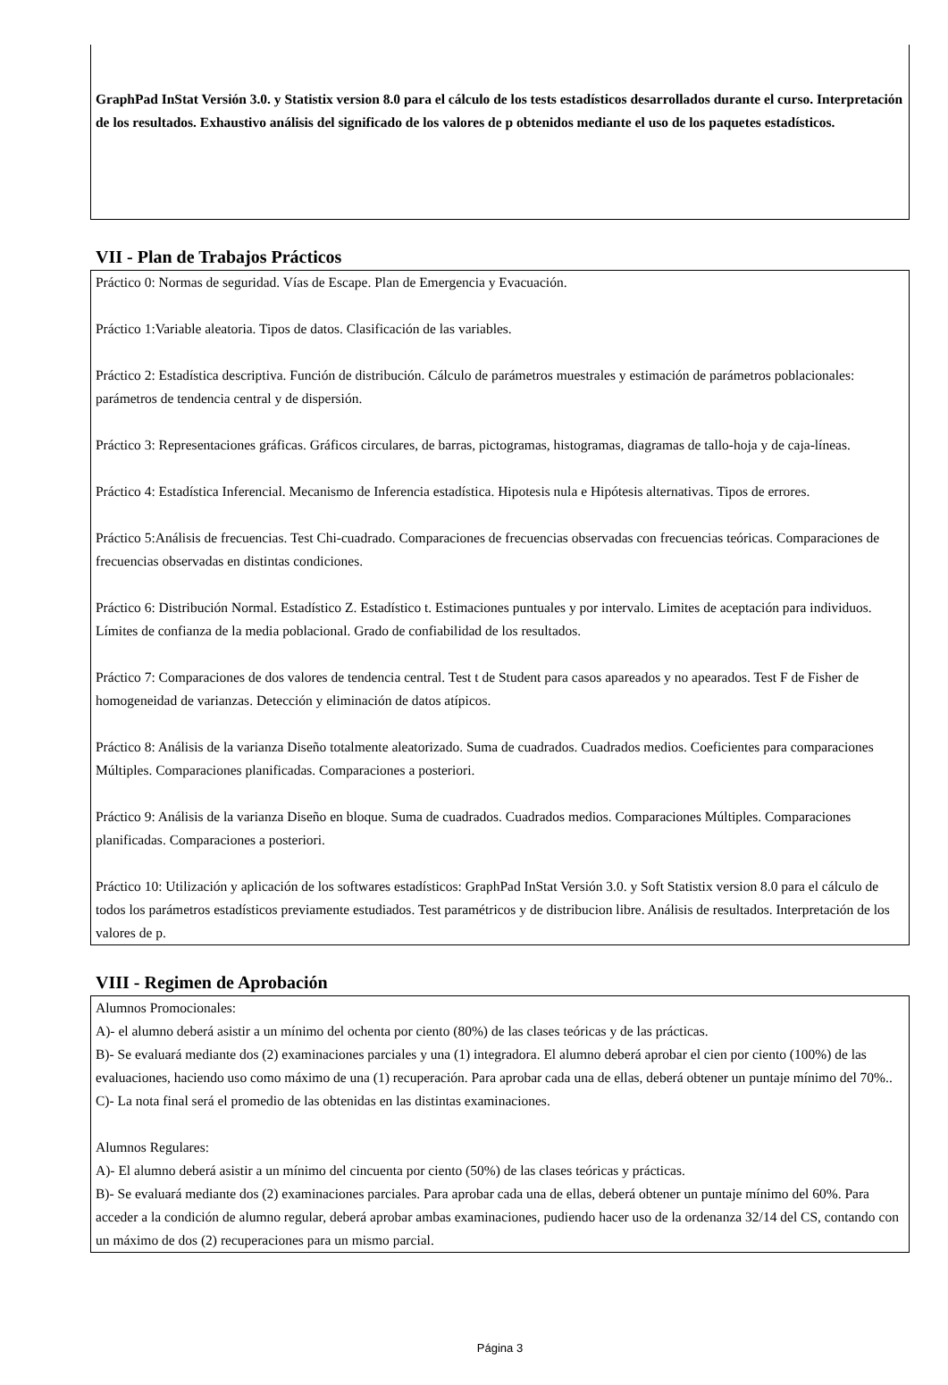GraphPad InStat Versión 3.0. y Statistix version 8.0 para el cálculo de los tests estadísticos desarrollados durante el curso. Interpretación de los resultados. Exhaustivo análisis del significado de los valores de p obtenidos mediante el uso de los paquetes estadísticos.
VII - Plan de Trabajos Prácticos
Práctico 0: Normas de seguridad. Vías de Escape. Plan de Emergencia y Evacuación.
Práctico 1:Variable aleatoria. Tipos de datos. Clasificación de las variables.
Práctico 2: Estadística descriptiva. Función de distribución. Cálculo de parámetros muestrales y estimación de parámetros poblacionales: parámetros de tendencia central y de dispersión.
Práctico 3: Representaciones gráficas. Gráficos circulares, de barras, pictogramas, histogramas, diagramas de tallo-hoja y de caja-líneas.
Práctico 4: Estadística Inferencial. Mecanismo de Inferencia estadística. Hipotesis nula e Hipótesis alternativas. Tipos de errores.
Práctico 5:Análisis de frecuencias. Test Chi-cuadrado. Comparaciones de frecuencias observadas con frecuencias teóricas. Comparaciones de frecuencias observadas en distintas condiciones.
Práctico 6: Distribución Normal. Estadístico Z. Estadístico t. Estimaciones puntuales y por intervalo. Limites de aceptación para individuos. Límites de confianza de la media poblacional. Grado de confiabilidad de los resultados.
Práctico 7: Comparaciones de dos valores de tendencia central. Test t de Student para casos apareados y no apearados. Test F de Fisher de homogeneidad de varianzas. Detección y eliminación de datos atípicos.
Práctico 8: Análisis de la varianza Diseño totalmente aleatorizado. Suma de cuadrados. Cuadrados medios. Coeficientes para comparaciones Múltiples. Comparaciones planificadas. Comparaciones a posteriori.
Práctico 9: Análisis de la varianza Diseño en bloque. Suma de cuadrados. Cuadrados medios. Comparaciones Múltiples. Comparaciones planificadas. Comparaciones a posteriori.
Práctico 10: Utilización y aplicación de los softwares estadísticos: GraphPad InStat Versión 3.0. y Soft Statistix version 8.0 para el cálculo de todos los parámetros estadísticos previamente estudiados. Test paramétricos y de distribucion libre. Análisis de resultados. Interpretación de los valores de p.
VIII - Regimen de Aprobación
Alumnos Promocionales:
A)- el alumno deberá asistir a un mínimo del ochenta por ciento (80%) de las clases teóricas y de las prácticas.
B)- Se evaluará mediante dos (2) examinaciones parciales y una (1) integradora. El alumno deberá aprobar el cien por ciento (100%) de las evaluaciones, haciendo uso como máximo de una (1) recuperación. Para aprobar cada una de ellas, deberá obtener un puntaje mínimo del 70%..
C)- La nota final será el promedio de las obtenidas en las distintas examinaciones.
Alumnos Regulares:
A)- El alumno deberá asistir a un mínimo del cincuenta por ciento (50%) de las clases teóricas y prácticas.
B)- Se evaluará mediante dos (2) examinaciones parciales. Para aprobar cada una de ellas, deberá obtener un puntaje mínimo del 60%. Para acceder a la condición de alumno regular, deberá aprobar ambas examinaciones, pudiendo hacer uso de la ordenanza 32/14 del CS, contando con un máximo de dos (2) recuperaciones para un mismo parcial.
Página 3